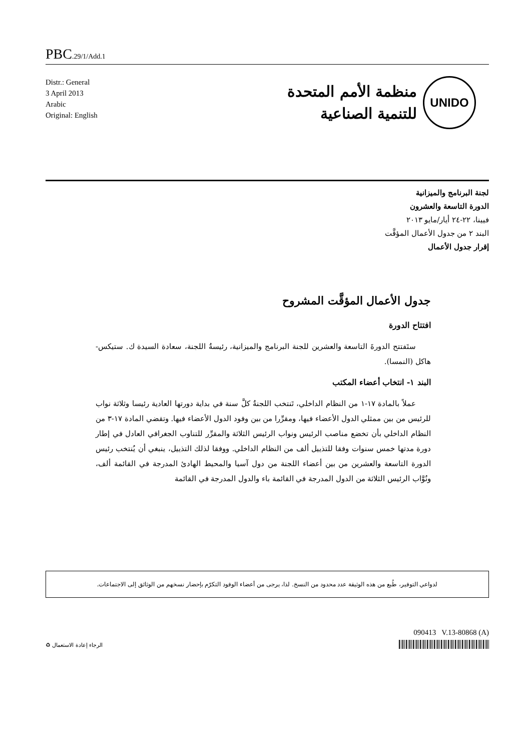PBC.29/1/Add.1
Distr.: General
3 April 2013
Arabic
Original: English
UNIDO
منظمة الأمم المتحدة
للتنمية الصناعية
لجنة البرنامج والميزانية
الدورة التاسعة والعشرون
فيينا، ٢٢-٢٤ أيار/مايو ٢٠١٣
البند ٢ من جدول الأعمال المؤقَّت
إقرار جدول الأعمال
جدول الأعمال المؤقَّت المشروح
افتتاح الدورة
ستَفتتح الدورةَ التاسعة والعشرين للجنة البرنامج والميزانية، رئيسةُ اللجنة، سعادة السيدة ك. ستيكس-هاكل (النمسا).
البند ١- انتخاب أعضاء المكتب
عملاً بالمادة ١٧-١ من النظام الداخلي، تَنتخب اللجنةُ كلَّ سنة في بداية دورتها العادية رئيسا وثلاثة نواب للرئيس من بين ممثلي الدول الأعضاء فيها، ومقرِّرا من بين وفود الدول الأعضاء فيها. وتقضي المادة ١٧-٣ من النظام الداخلي بأن تخضع مناصب الرئيس ونواب الرئيس الثلاثة والمقرِّر للتناوب الجغرافي العادل في إطار دورة مدتها خمس سنوات وفقا للتذييل ألف من النظام الداخلي. ووفقا لذلك التذييل، ينبغي أن يُنتخب رئيس الدورة التاسعة والعشرين من بين أعضاء اللجنة من دول آسيا والمحيط الهادئ المدرجة في القائمة ألف، ونُوَّاب الرئيس الثلاثة من الدول المدرجة في القائمة باء والدول المدرجة في القائمة
لدواعي التوفير، طُبع من هذه الوثيقة عدد محدود من النسخ. لذا، يرجى من أعضاء الوفود التكرّم بإحضار نسخهم من الوثائق إلى الاجتماعات.
090413 V.13-80868 (A)
الرجاء إعادة الاستعمال ♻